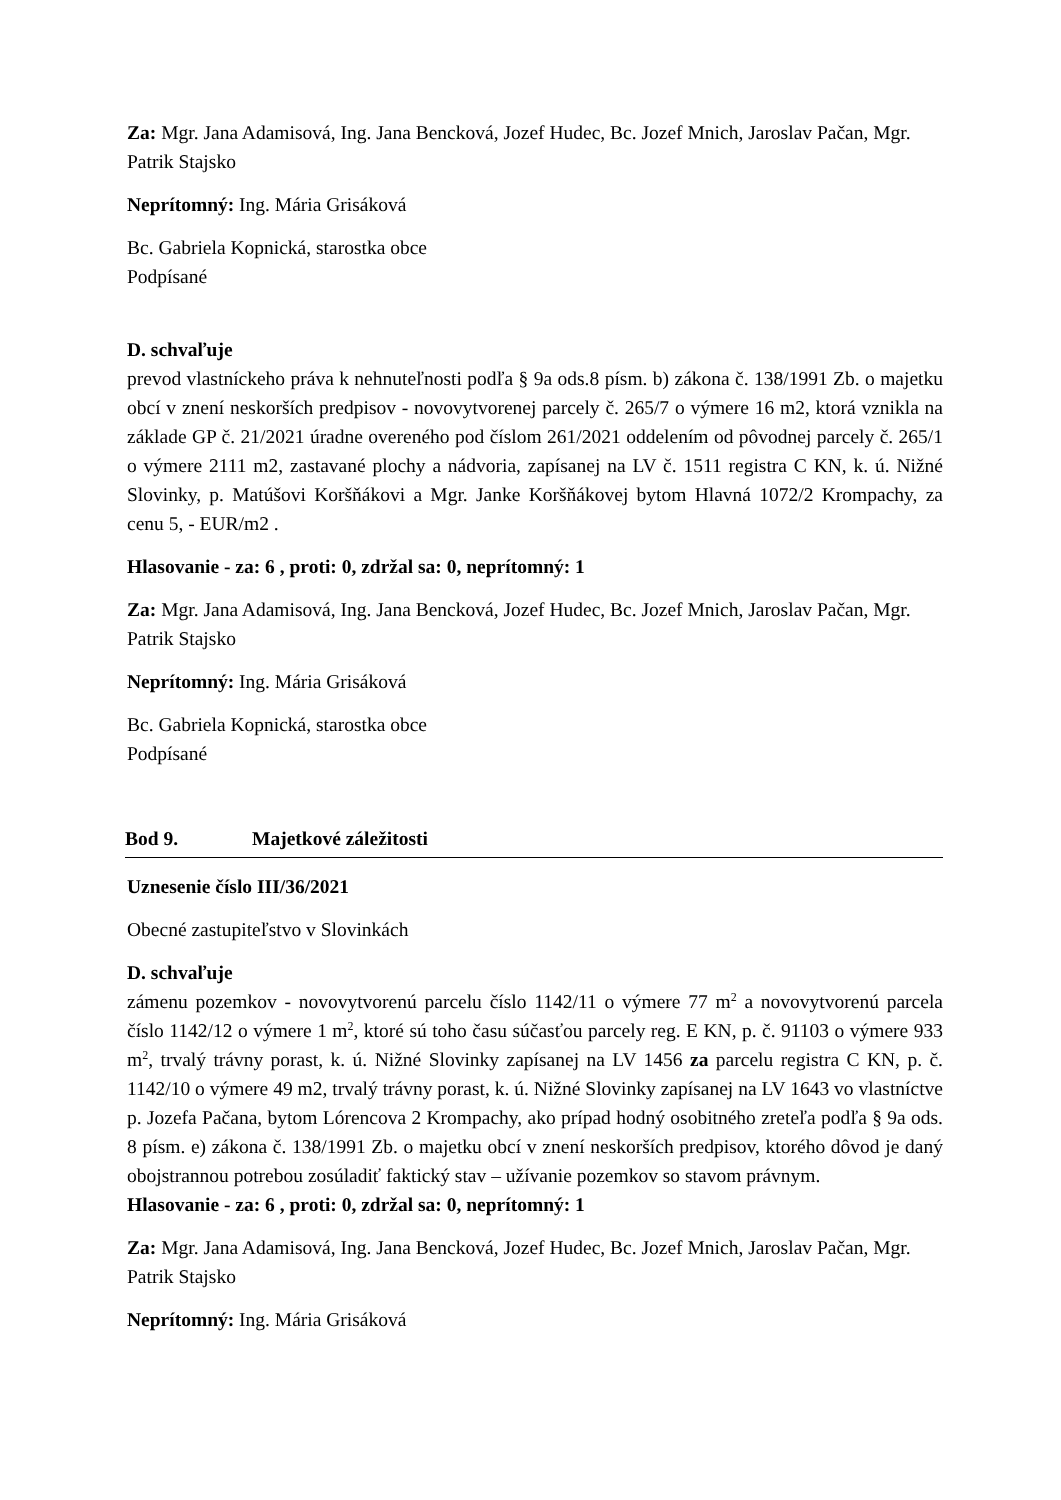Za: Mgr. Jana Adamisová, Ing. Jana Bencková, Jozef Hudec, Bc. Jozef Mnich, Jaroslav Pačan, Mgr. Patrik Stajsko
Neprítomný: Ing. Mária Grisáková
Bc. Gabriela Kopnická, starostka obce
Podpísané
D. schvaľuje
prevod vlastníckeho práva k nehnuteľnosti podľa § 9a ods.8 písm. b) zákona č. 138/1991 Zb. o majetku obcí v znení neskorších predpisov - novovytvorenej parcely č. 265/7 o výmere 16 m2, ktorá vznikla na základe GP č. 21/2021 úradne overeného pod číslom 261/2021 oddelením od pôvodnej parcely č. 265/1 o výmere 2111 m2, zastavané plochy a nádvoria, zapísanej na LV č. 1511 registra C KN, k. ú. Nižné Slovinky, p. Matúšovi Koršňákovi a Mgr. Janke Koršňákovej bytom Hlavná 1072/2 Krompachy, za cenu 5, - EUR/m2 .
Hlasovanie - za: 6 , proti: 0, zdržal sa: 0, neprítomný: 1
Za: Mgr. Jana Adamisová, Ing. Jana Bencková, Jozef Hudec, Bc. Jozef Mnich, Jaroslav Pačan, Mgr. Patrik Stajsko
Neprítomný: Ing. Mária Grisáková
Bc. Gabriela Kopnická, starostka obce
Podpísané
Bod 9. Majetkové záležitosti
Uznesenie číslo III/36/2021
Obecné zastupiteľstvo v Slovinkách
D. schvaľuje
zámenu pozemkov - novovytvorenú parcelu číslo 1142/11 o výmere 77 m<sup>2</sup> a novovytvorenú parcela číslo 1142/12 o výmere 1 m<sup>2</sup>, ktoré sú toho času súčasťou parcely reg. E KN, p. č. 91103 o výmere 933 m<sup>2</sup>, trvalý trávny porast, k. ú. Nižné Slovinky zapísanej na LV 1456 za parcelu registra C KN, p. č. 1142/10 o výmere 49 m2, trvalý trávny porast, k. ú. Nižné Slovinky zapísanej na LV 1643 vo vlastníctve p. Jozefa Pačana, bytom Lórencova 2 Krompachy, ako prípad hodný osobitného zreteľa podľa § 9a ods. 8 písm. e) zákona č. 138/1991 Zb. o majetku obcí v znení neskorších predpisov, ktorého dôvod je daný obojstrannou potrebou zosúladiť faktický stav – užívanie pozemkov so stavom právnym.
Hlasovanie - za: 6 , proti: 0, zdržal sa: 0, neprítomný: 1
Za: Mgr. Jana Adamisová, Ing. Jana Bencková, Jozef Hudec, Bc. Jozef Mnich, Jaroslav Pačan, Mgr. Patrik Stajsko
Neprítomný: Ing. Mária Grisáková